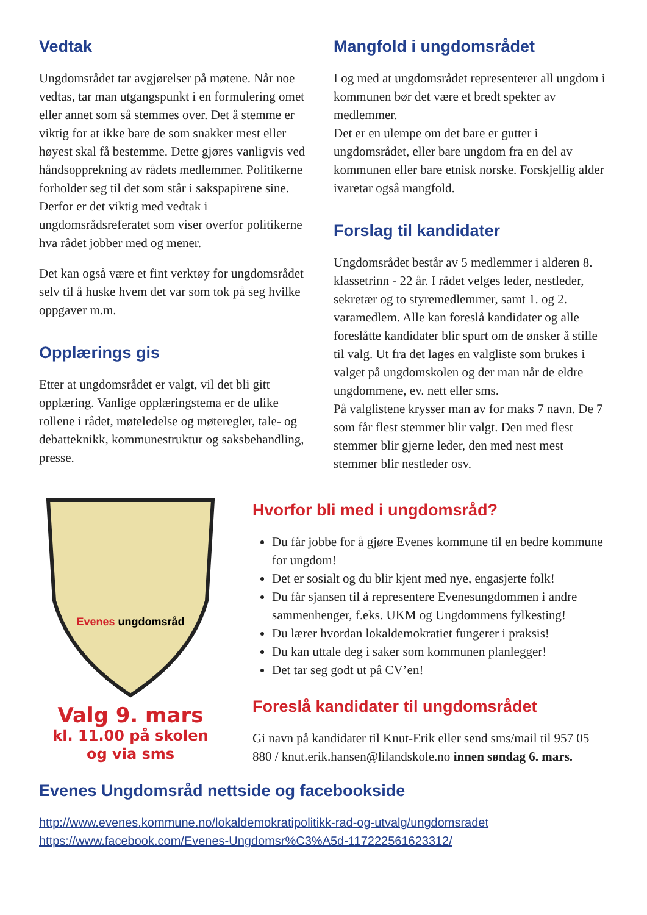Vedtak
Ungdomsrådet tar avgjørelser på møtene. Når noe vedtas, tar man utgangspunkt i en formulering omet eller annet som så stemmes over. Det å stemme er viktig for at ikke bare de som snakker mest eller høyest skal få bestemme. Dette gjøres vanligvis ved håndsopprekning av rådets medlemmer. Politikerne forholder seg til det som står i sakspapirene sine. Derfor er det viktig med vedtak i ungdomsrådsreferatet som viser overfor politikerne hva rådet jobber med og mener.
Det kan også være et fint verktøy for ungdomsrådet selv til å huske hvem det var som tok på seg hvilke oppgaver m.m.
Opplærings gis
Etter at ungdomsrådet er valgt, vil det bli gitt opplæring. Vanlige opplæringstema er de ulike rollene i rådet, møteledelse og møteregler, tale- og debatteknikk, kommunestruktur og saksbehandling, presse.
Mangfold i ungdomsrådet
I og med at ungdomsrådet representerer all ungdom i kommunen bør det være et bredt spekter av medlemmer.
Det er en ulempe om det bare er gutter i ungdomsrådet, eller bare ungdom fra en del av kommunen eller bare etnisk norske. Forskjellig alder ivaretar også mangfold.
Forslag til kandidater
Ungdomsrådet består av 5 medlemmer i alderen 8. klassetrinn - 22 år. I rådet velges leder, nestleder, sekretær og to styremedlemmer, samt 1. og 2. varamedlem. Alle kan foreslå kandidater og alle foreslåtte kandidater blir spurt om de ønsker å stille til valg. Ut fra det lages en valgliste som brukes i valget på ungdomskolen og der man når de eldre ungdommene, ev. nett eller sms.
På valglistene krysser man av for maks 7 navn. De 7 som får flest stemmer blir valgt. Den med flest stemmer blir gjerne leder, den med nest mest stemmer blir nestleder osv.
Evenes ungdomsråd
Valg 9. mars
kl. 11.00 på skolen
og via sms
Hvorfor bli med i ungdomsråd?
Du får jobbe for å gjøre Evenes kommune til en bedre kommune for ungdom!
Det er sosialt og du blir kjent med nye, engasjerte folk!
Du får sjansen til å representere Evenesungdommen i andre sammenhenger, f.eks. UKM og Ungdommens fylkesting!
Du lærer hvordan lokaldemokratiet fungerer i praksis!
Du kan uttale deg i saker som kommunen planlegger!
Det tar seg godt ut på CV’en!
Foreslå kandidater til ungdomsrådet
Gi navn på kandidater til Knut-Erik eller send sms/mail til 957 05 880 / knut.erik.hansen@lilandskole.no innen søndag 6. mars.
Evenes Ungdomsråd nettside og facebookside
http://www.evenes.kommune.no/lokaldemokratipolitikk-rad-og-utvalg/ungdomsradet
https://www.facebook.com/Evenes-Ungdomsr%C3%A5d-117222561623312/